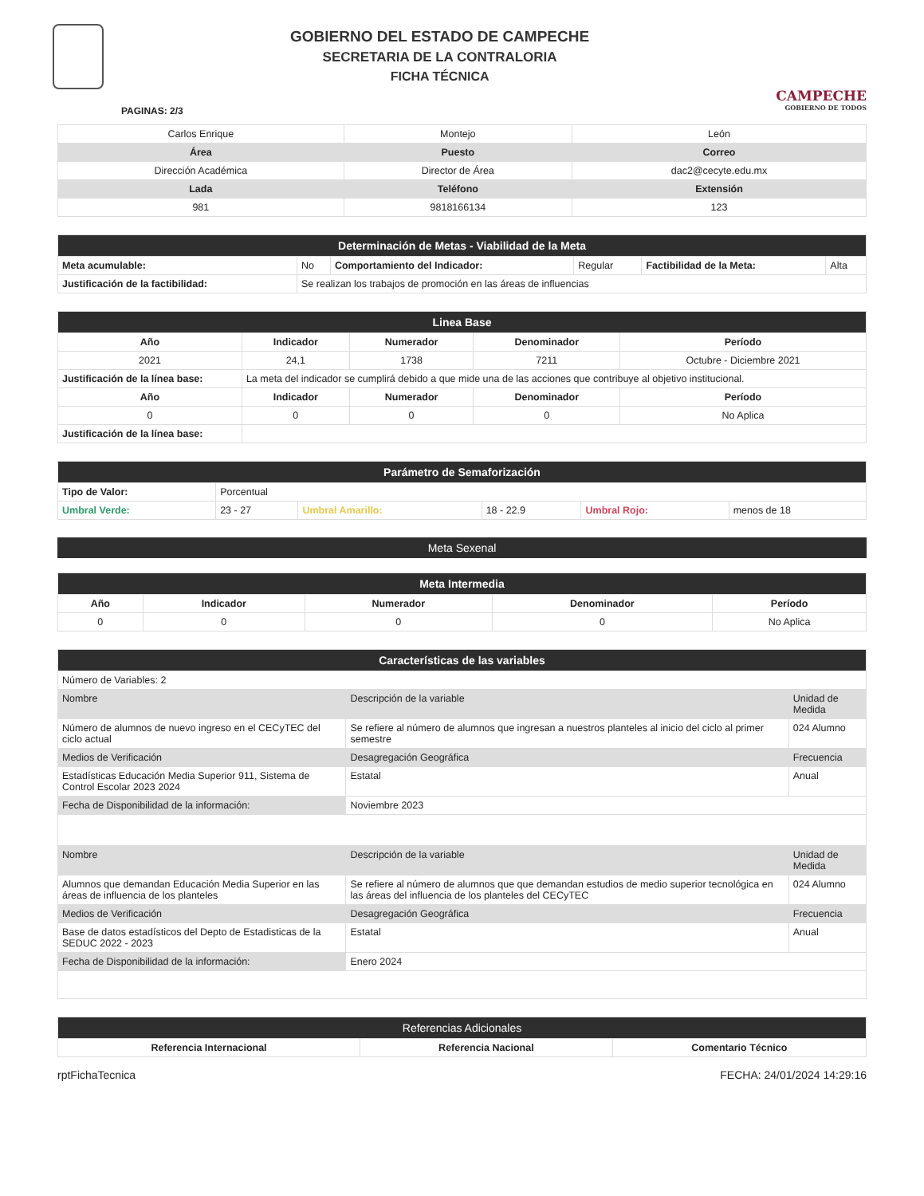GOBIERNO DEL ESTADO DE CAMPECHE
SECRETARIA DE LA CONTRALORIA
FICHA TÉCNICA
CAMPECHE
GOBIERNO DE TODOS
PAGINAS: 2/3
| Carlos Enrique | Montejo | León |
| Área | Puesto | Correo |
| Dirección Académica | Director de Área | dac2@cecyte.edu.mx |
| Lada | Teléfono | Extensión |
| 981 | 9818166134 | 123 |
| Determinación de Metas - Viabilidad de la Meta | | | | | |
| Meta acumulable: | No | Comportamiento del Indicador: | Regular | Factibilidad de la Meta: | Alta |
| Justificación de la factibilidad: | Se realizan los trabajos de promoción en las áreas de influencias | | | | |
| Linea Base | | | | |
| Año | Indicador | Numerador | Denominador | Período |
| 2021 | 24,1 | 1738 | 7211 | Octubre - Diciembre 2021 |
| Justificación de la línea base: | La meta del indicador se cumplirá debido a que mide una de las acciones que contribuye al objetivo institucional. | | | |
| Año | Indicador | Numerador | Denominador | Período |
| 0 | 0 | 0 | 0 | No Aplica |
| Justificación de la línea base: | | | | |
| Parámetro de Semaforización | | | | | |
| Tipo de Valor: | Porcentual | | | | |
| Umbral Verde: | 23 - 27 | Umbral Amarillo: | 18 - 22.9 | Umbral Rojo: | menos de 18 |
Meta Sexenal
| Meta Intermedia | | | | |
| Año | Indicador | Numerador | Denominador | Período |
| 0 | 0 | 0 | 0 | No Aplica |
| Características de las variables | | |
| Número de Variables: 2 | | |
| Nombre | Descripción de la variable | Unidad de Medida |
| Número de alumnos de nuevo ingreso en el CECyTEC del ciclo actual | Se refiere al número de alumnos que ingresan a nuestros planteles al inicio del ciclo al primer semestre | 024 Alumno |
| Medios de Verificación | Desagregación Geográfica | Frecuencia |
| Estadísticas Educación Media Superior 911, Sistema de Control Escolar 2023 2024 | Estatal | Anual |
| Fecha de Disponibilidad de la información: | Noviembre 2023 | |
| Nombre | Descripción de la variable | Unidad de Medida |
| Alumnos que demandan Educación Media Superior en las áreas de influencia de los planteles | Se refiere al número de alumnos que que demandan estudios de medio superior tecnológica en las áreas del influencia de los planteles del CECyTEC | 024 Alumno |
| Medios de Verificación | Desagregación Geográfica | Frecuencia |
| Base de datos estadísticos del Depto de Estadisticas de la SEDUC 2022 - 2023 | Estatal | Anual |
| Fecha de Disponibilidad de la información: | Enero 2024 | |
| Referencias Adicionales | | |
| Referencia Internacional | Referencia Nacional | Comentario Técnico |
rptFichaTecnica FECHA: 24/01/2024 14:29:16